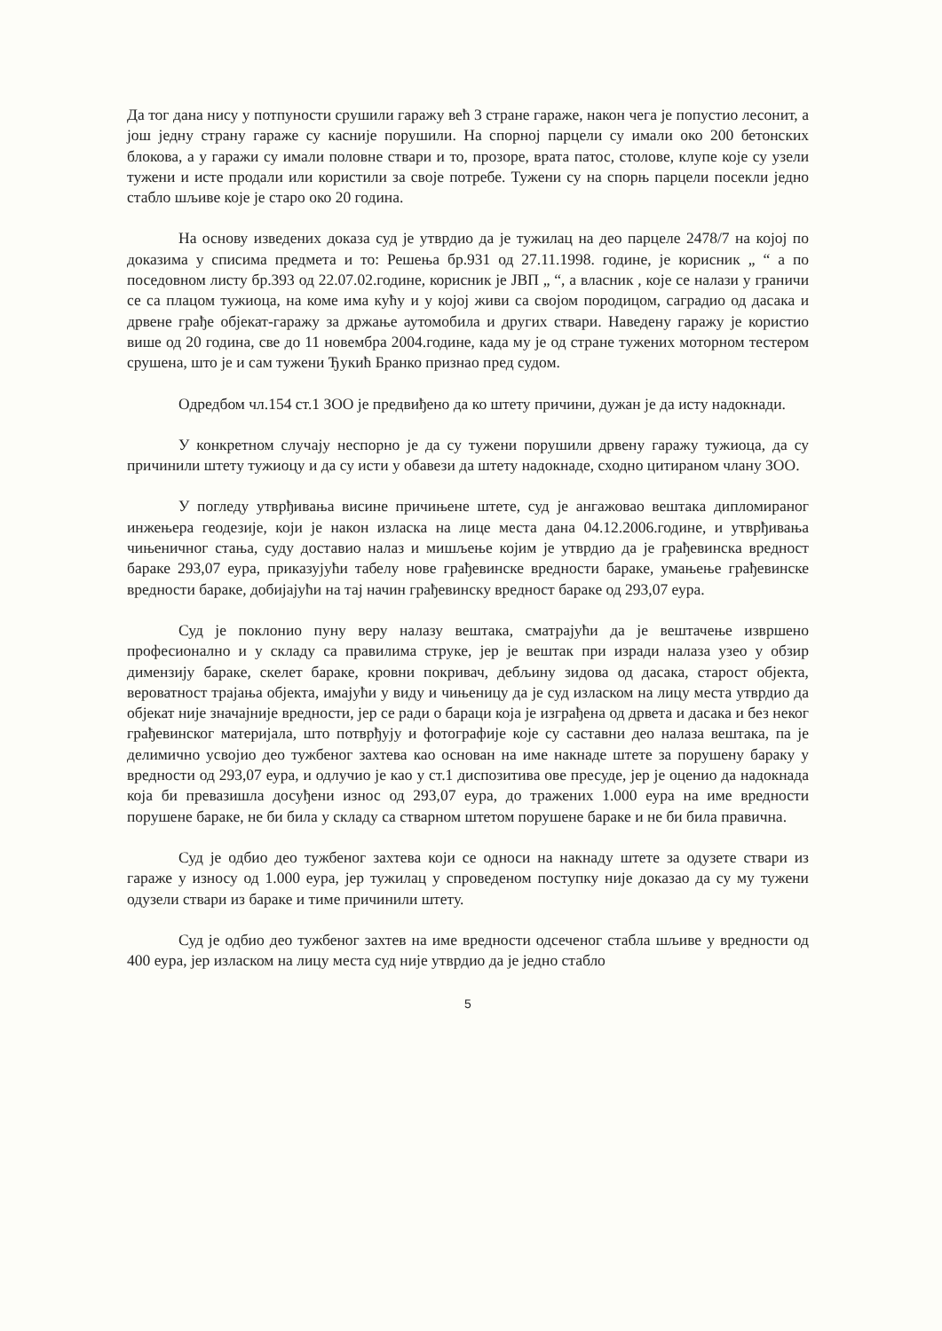Да тог дана нису у потпуности срушили гаражу већ 3 стране гараже, након чега је попустио лесонит, а још једну страну гараже су касније порушили. На спорној парцели су имали око 200 бетонских блокова, а у гаражи су имали половне ствари и то, прозоре, врата патос, столове, клупе које су узели тужени и исте продали или користили за своје потребе. Тужени су на спорњ парцели посекли једно стабло шљиве које је старо око 20 година.
На основу изведених доказа суд је утврдио да је тужилац на део парцеле 2478/7 на којој по доказима у списима предмета и то: Решења бр.931 од 27.11.1998. године, је корисник „ “ а по поседовном листу бр.393 од 22.07.02.године, корисник је ЈВП „ “, а власник , које се налази у граничи се са плацом тужиоца, на коме има кућу и у којој живи са својом породицом, саградио од дасака и дрвене грађе објекат-гаражу за држање аутомобила и других ствари. Наведену гаражу је користио више од 20 година, све до 11 новембра 2004.године, када му је од стране тужених моторном тестером срушена, што је и сам тужени Ђукић Бранко признао пред судом.
Одредбом чл.154 ст.1 ЗОО је предвиђено да ко штету причини, дужан је да исту надокнади.
У конкретном случају неспорно је да су тужени порушили дрвену гаражу тужиоца, да су причинили штету тужиоцу и да су исти у обавези да штету надокнаде, сходно цитираном члану ЗОО.
У погледу утврђивања висине причињене штете, суд је ангажовао вештака дипломираног инжењера геодезије, који је након изласка на лице места дана 04.12.2006.године, и утврђивања чињеничног стања, суду доставио налаз и мишљење којим је утврдио да је грађевинска вредност бараке 293,07 еура, приказујући табелу нове грађевинске вредности бараке, умањење грађевинске вредности бараке, добијајући на тај начин грађевинску вредност бараке од 293,07 еура.
Суд је поклонио пуну веру налазу вештака, сматрајући да је вештачење извршено професионално и у складу са правилима струке, јер је вештак при изради налаза узео у обзир димензију бараке, скелет бараке, кровни покривач, дебљину зидова од дасака, старост објекта, вероватност трајања објекта, имајући у виду и чињеницу да је суд изласком на лицу места утврдио да објекат није значајније вредности, јер се ради о бараци која је изграђена од дрвета и дасака и без неког грађевинског материјала, што потврђују и фотографије које су саставни део налаза вештака, па је делимично усвојио део тужбеног захтева као основан на име накнаде штете за порушену бараку у вредности од 293,07 еура, и одлучио је као у ст.1 диспозитива ове пресуде, јер је оценио да надокнада која би превазишла досуђени износ од 293,07 еура, до тражених 1.000 еура на име вредности порушене бараке, не би била у складу са стварном штетом порушене бараке и не би била правична.
Суд је одбио део тужбеног захтева који се односи на накнаду штете за одузете ствари из гараже у износу од 1.000 еура, јер тужилац у спроведеном поступку није доказао да су му тужени одузели ствари из бараке и тиме причинили штету.
Суд је одбио део тужбеног захтев на име вредности одсеченог стабла шљиве у вредности од 400 еура, јер изласком на лицу места суд није утврдио да је једно стабло
5